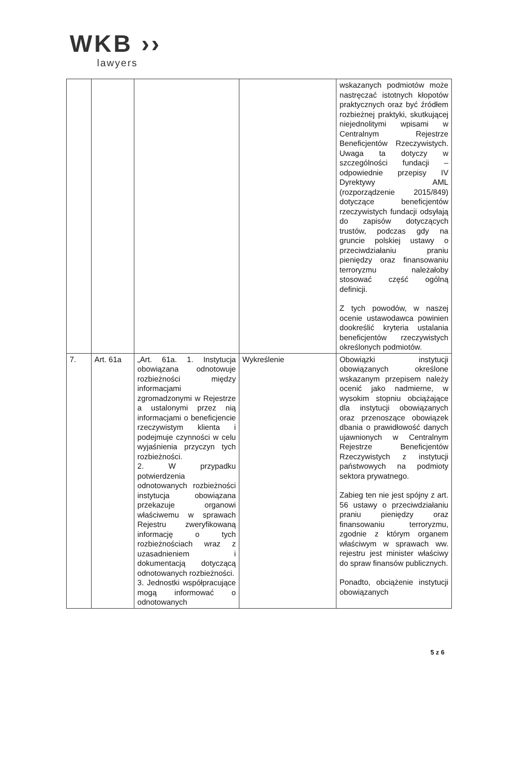WKB ››
lawyers
| | | | | wskazanych podmiotów może nastręczać istotnych kłopotów praktycznych oraz być źródłem rozbieżnej praktyki, skutkującej niejednolitymi wpisami w Centralnym Rejestrze Beneficjentów Rzeczywistych. Uwaga ta dotyczy w szczególności fundacji – odpowiednie przepisy IV Dyrektywy AML (rozporządzenie 2015/849) dotyczące beneficjentów rzeczywistych fundacji odsyłają do zapisów dotyczących trustów, podczas gdy na gruncie polskiej ustawy o przeciwdziałaniu praniu pieniędzy oraz finansowaniu terroryzmu należałoby stosować część ogólną definicji. Z tych powodów, w naszej ocenie ustawodawca powinien dookreślić kryteria ustalania beneficjentów rzeczywistych określonych podmiotów. |
| 7. | Art. 61a | „Art. 61a. 1. Instytucja obowiązana odnotowuje rozbieżności między informacjami zgromadzonymi w Rejestrze a ustalonymi przez nią informacjami o beneficjencie rzeczywistym klienta i podejmuje czynności w celu wyjaśnienia przyczyn tych rozbieżności. 2. W przypadku potwierdzenia odnotowanych rozbieżności instytucja obowiązana przekazuje organowi właściwemu w sprawach Rejestru zweryfikowaną informację o tych rozbieżnościach wraz z uzasadnieniem i dokumentacją dotyczącą odnotowanych rozbieżności. 3. Jednostki współpracujące mogą informować o odnotowanych | Wykreślenie | Obowiązki instytucji obowiązanych określone wskazanym przepisem należy ocenić jako nadmierne, w wysokim stopniu obciążające dla instytucji obowiązanych oraz przenoszące obowiązek dbania o prawidłowość danych ujawnionych w Centralnym Rejestrze Beneficjentów Rzeczywistych z instytucji państwowych na podmioty sektora prywatnego. Zabieg ten nie jest spójny z art. 56 ustawy o przeciwdziałaniu praniu pieniędzy oraz finansowaniu terroryzmu, zgodnie z którym organem właściwym w sprawach ww. rejestru jest minister właściwy do spraw finansów publicznych. Ponadto, obciążenie instytucji obowiązanych |
5 z 6